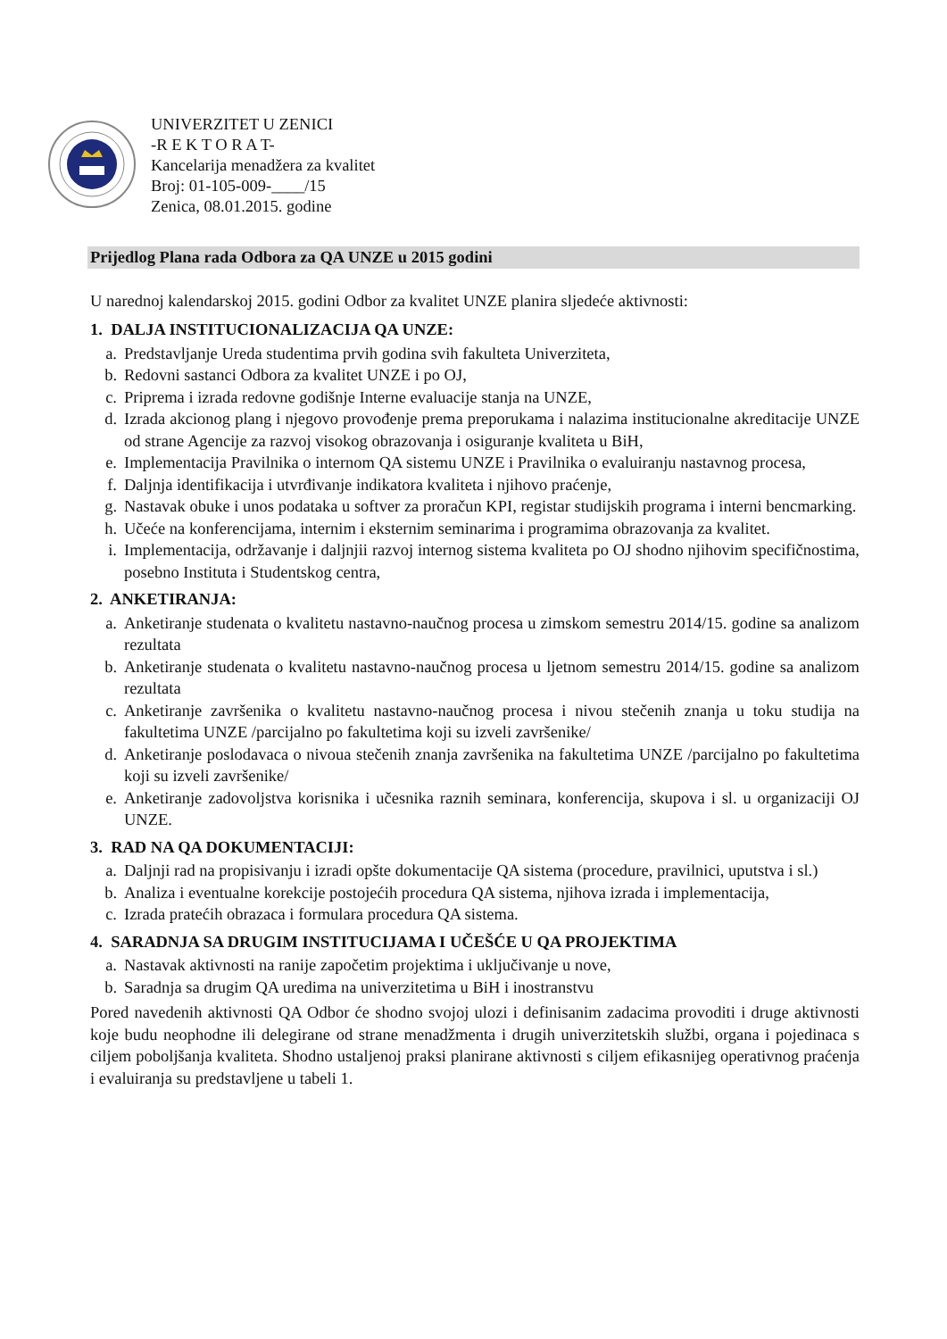UNIVERZITET U ZENICI
-R E K T O R A T-
Kancelarija menadžera za kvalitet
Broj: 01-105-009-____/15
Zenica, 08.01.2015. godine
Prijedlog Plana rada Odbora za QA UNZE u 2015 godini
U narednoj kalendarskoj 2015. godini Odbor za kvalitet UNZE planira sljedeće aktivnosti:
1. DALJA INSTITUCIONALIZACIJA QA UNZE:
a. Predstavljanje Ureda studentima prvih godina svih fakulteta Univerziteta,
b. Redovni sastanci Odbora za kvalitet UNZE i po OJ,
c. Priprema i izrada redovne godišnje Interne evaluacije stanja na UNZE,
d. Izrada akcionog plang i njegovo provođenje prema preporukama i nalazima institucionalne akreditacije UNZE od strane Agencije za razvoj visokog obrazovanja i osiguranje kvaliteta u BiH,
e. Implementacija Pravilnika o internom QA sistemu UNZE i Pravilnika o evaluiranju nastavnog procesa,
f. Daljnja identifikacija i utvrđivanje indikatora kvaliteta i njihovo praćenje,
g. Nastavak obuke i unos podataka u softver za proračun KPI, registar studijskih programa i interni bencmarking.
h. Učeće na konferencijama, internim i eksternim seminarima i programima obrazovanja za kvalitet.
i. Implementacija, održavanje i daljnjii razvoj internog sistema kvaliteta po OJ shodno njihovim specifičnostima, posebno Instituta i Studentskog centra,
2. ANKETIRANJA:
a. Anketiranje studenata o kvalitetu nastavno-naučnog procesa u zimskom semestru 2014/15. godine sa analizom rezultata
b. Anketiranje studenata o kvalitetu nastavno-naučnog procesa u ljetnom semestru 2014/15. godine sa analizom rezultata
c. Anketiranje završenika o kvalitetu nastavno-naučnog procesa i nivou stečenih znanja u toku studija na fakultetima UNZE /parcijalno po fakultetima koji su izveli završenike/
d. Anketiranje poslodavaca o nivoua stečenih znanja završenika na fakultetima UNZE /parcijalno po fakultetima koji su izveli završenike/
e. Anketiranje zadovoljstva korisnika i učesnika raznih seminara, konferencija, skupova i sl. u organizaciji OJ UNZE.
3. RAD NA QA DOKUMENTACIJI:
a. Daljnji rad na propisivanju i izradi opšte dokumentacije QA sistema (procedure, pravilnici, uputstva i sl.)
b. Analiza i eventualne korekcije postojećih procedura QA sistema, njihova izrada i implementacija,
c. Izrada pratećih obrazaca i formulara procedura QA sistema.
4. SARADNJA SA DRUGIM INSTITUCIJAMA I UČEŠĆE U QA PROJEKTIMA
a. Nastavak aktivnosti na ranije započetim projektima i uključivanje u nove,
b. Saradnja sa drugim QA uredima na univerzitetima u BiH i inostranstvu
Pored navedenih aktivnosti QA Odbor će shodno svojoj ulozi i definisanim zadacima provoditi i druge aktivnosti koje budu neophodne ili delegirane od strane menadžmenta i drugih univerzitetskih službi, organa i pojedinaca s ciljem poboljšanja kvaliteta. Shodno ustaljenoj praksi planirane aktivnosti s ciljem efikasnijeg operativnog praćenja i evaluiranja su predstavljene u tabeli 1.